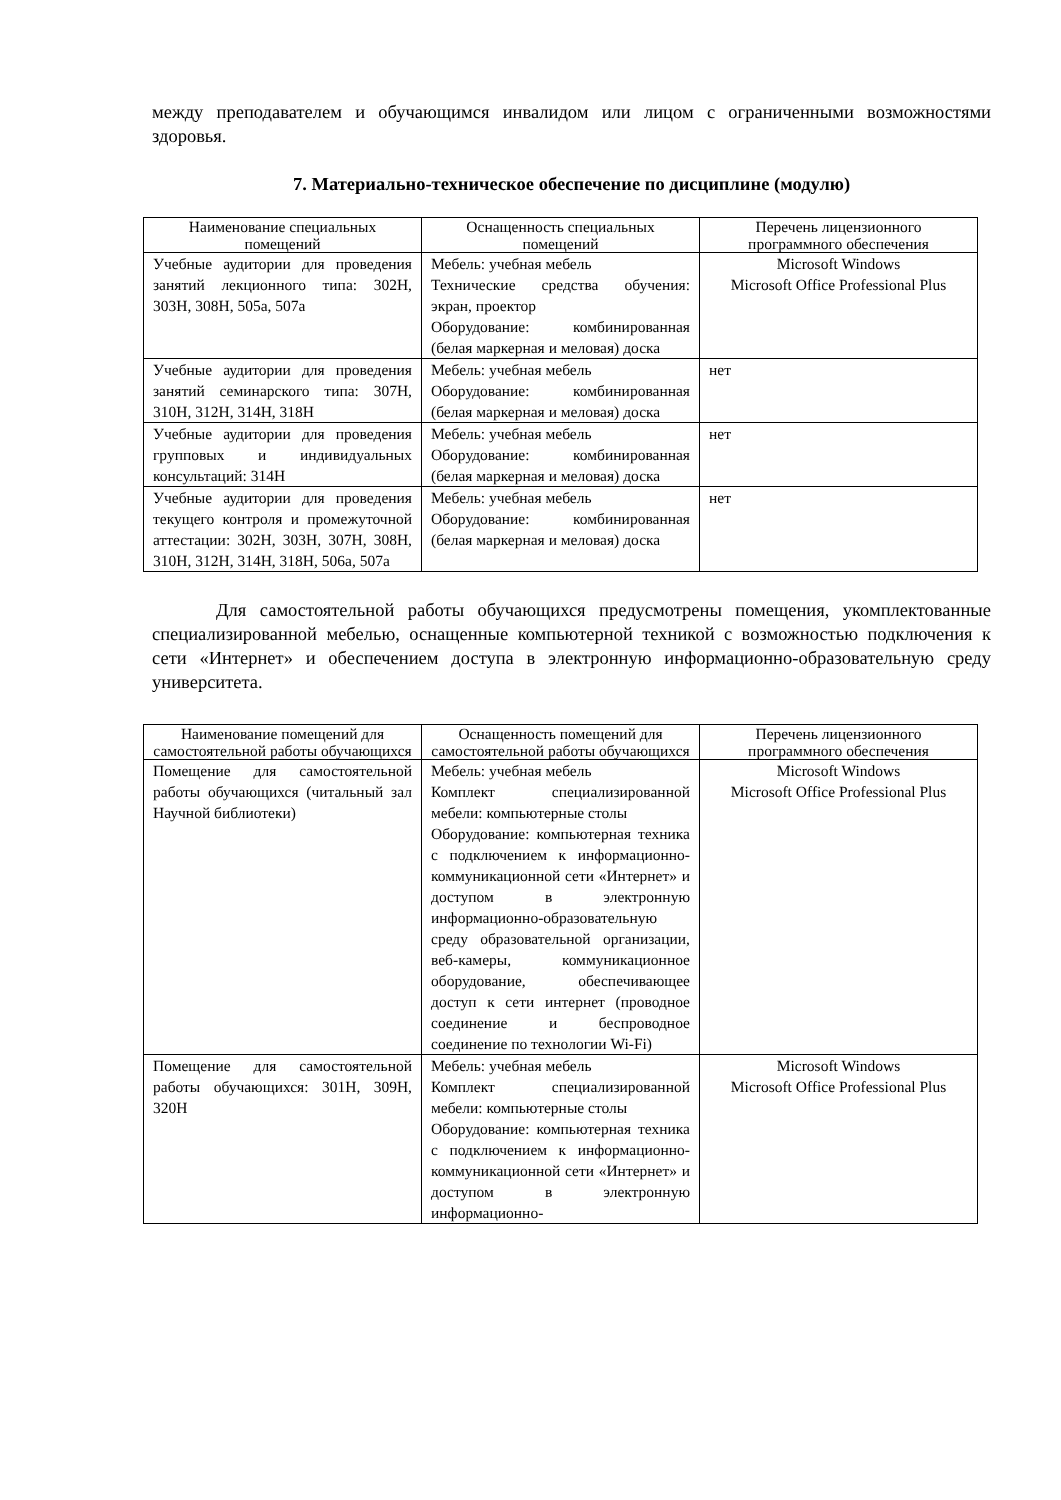между преподавателем и обучающимся инвалидом или лицом с ограниченными возможностями здоровья.
7. Материально-техническое обеспечение по дисциплине (модулю)
| Наименование специальных помещений | Оснащенность специальных помещений | Перечень лицензионного программного обеспечения |
| --- | --- | --- |
| Учебные аудитории для проведения занятий лекционного типа: 302Н, 303Н, 308Н, 505а, 507а | Мебель: учебная мебель Технические средства обучения: экран, проектор Оборудование: комбинированная (белая маркерная и меловая) доска | Microsoft Windows Microsoft Office Professional Plus |
| Учебные аудитории для проведения занятий семинарского типа: 307Н, 310Н, 312Н, 314Н, 318Н | Мебель: учебная мебель Оборудование: комбинированная (белая маркерная и меловая) доска | нет |
| Учебные аудитории для проведения групповых и индивидуальных консультаций: 314Н | Мебель: учебная мебель Оборудование: комбинированная (белая маркерная и меловая) доска | нет |
| Учебные аудитории для проведения текущего контроля и промежуточной аттестации: 302Н, 303Н, 307Н, 308Н, 310Н, 312Н, 314Н, 318Н, 506а, 507а | Мебель: учебная мебель Оборудование: комбинированная (белая маркерная и меловая) доска | нет |
Для самостоятельной работы обучающихся предусмотрены помещения, укомплектованные специализированной мебелью, оснащенные компьютерной техникой с возможностью подключения к сети «Интернет» и обеспечением доступа в электронную информационно-образовательную среду университета.
| Наименование помещений для самостоятельной работы обучающихся | Оснащенность помещений для самостоятельной работы обучающихся | Перечень лицензионного программного обеспечения |
| --- | --- | --- |
| Помещение для самостоятельной работы обучающихся (читальный зал Научной библиотеки) | Мебель: учебная мебель Комплект специализированной мебели: компьютерные столы Оборудование: компьютерная техника с подключением к информационно-коммуникационной сети «Интернет» и доступом в электронную информационно-образовательную среду образовательной организации, веб-камеры, коммуникационное оборудование, обеспечивающее доступ к сети интернет (проводное соединение и беспроводное соединение по технологии Wi-Fi) | Microsoft Windows Microsoft Office Professional Plus |
| Помещение для самостоятельной работы обучающихся: 301Н, 309Н, 320Н | Мебель: учебная мебель Комплект специализированной мебели: компьютерные столы Оборудование: компьютерная техника с подключением к информационно-коммуникационной сети «Интернет» и доступом в электронную информационно- | Microsoft Windows Microsoft Office Professional Plus |